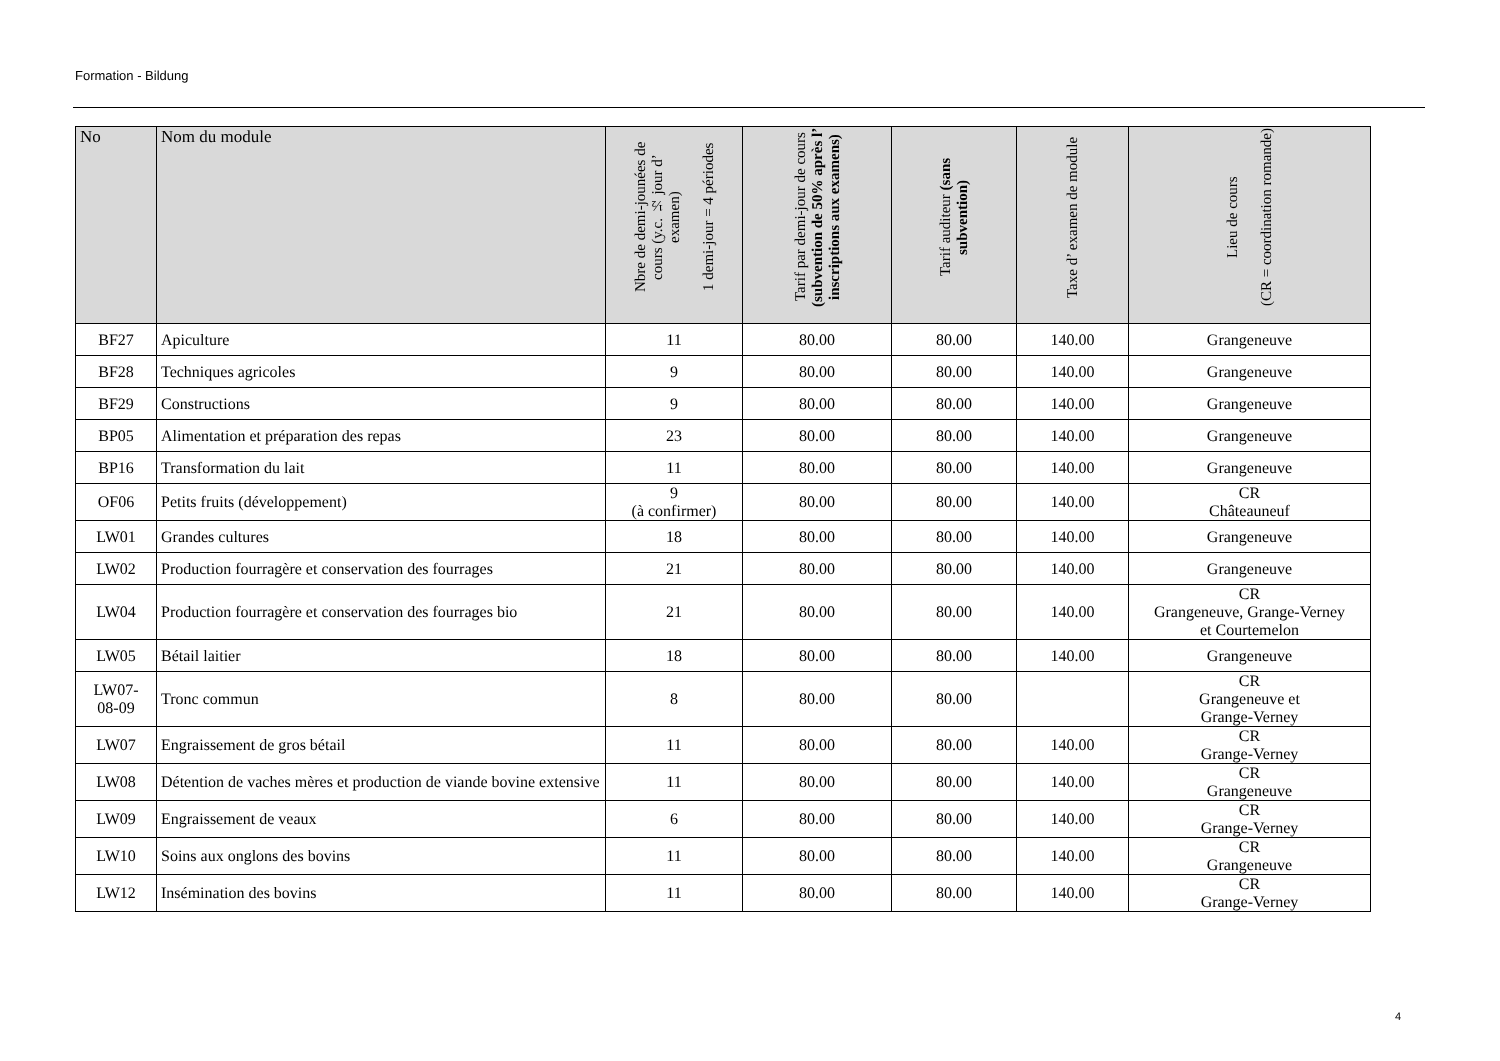Formation - Bildung
| No | Nom du module | Nbre de demi-jounées de cours (y.c. ½ jour d’ examen) 1 demi-jour = 4 périodes | Tarif par demi-jour de cours (subvention de 50% après l’ inscriptions aux examens) | Tarif auditeur (sans subvention) | Taxe d’ examen de module | Lieu de cours (CR = coordination romande) |
| --- | --- | --- | --- | --- | --- | --- |
| BF27 | Apiculture | 11 | 80.00 | 80.00 | 140.00 | Grangeneuve |
| BF28 | Techniques agricoles | 9 | 80.00 | 80.00 | 140.00 | Grangeneuve |
| BF29 | Constructions | 9 | 80.00 | 80.00 | 140.00 | Grangeneuve |
| BP05 | Alimentation et préparation des repas | 23 | 80.00 | 80.00 | 140.00 | Grangeneuve |
| BP16 | Transformation du lait | 11 | 80.00 | 80.00 | 140.00 | Grangeneuve |
| OF06 | Petits fruits (développement) | 9 (à confirmer) | 80.00 | 80.00 | 140.00 | CR Châteauneuf |
| LW01 | Grandes cultures | 18 | 80.00 | 80.00 | 140.00 | Grangeneuve |
| LW02 | Production fourragère et conservation des fourrages | 21 | 80.00 | 80.00 | 140.00 | Grangeneuve |
| LW04 | Production fourragère et conservation des fourrages bio | 21 | 80.00 | 80.00 | 140.00 | CR Grangeneuve, Grange-Verney et Courtemelon |
| LW05 | Bétail laitier | 18 | 80.00 | 80.00 | 140.00 | Grangeneuve |
| LW07- 08-09 | Tronc commun | 8 | 80.00 | 80.00 | | CR Grangeneuve et Grange-Verney |
| LW07 | Engraissement de gros bétail | 11 | 80.00 | 80.00 | 140.00 | CR Grange-Verney |
| LW08 | Détention de vaches mères et production de viande bovine extensive | 11 | 80.00 | 80.00 | 140.00 | CR Grangeneuve |
| LW09 | Engraissement de veaux | 6 | 80.00 | 80.00 | 140.00 | CR Grange-Verney |
| LW10 | Soins aux onglons des bovins | 11 | 80.00 | 80.00 | 140.00 | CR Grangeneuve |
| LW12 | Insémination des bovins | 11 | 80.00 | 80.00 | 140.00 | CR Grange-Verney |
4